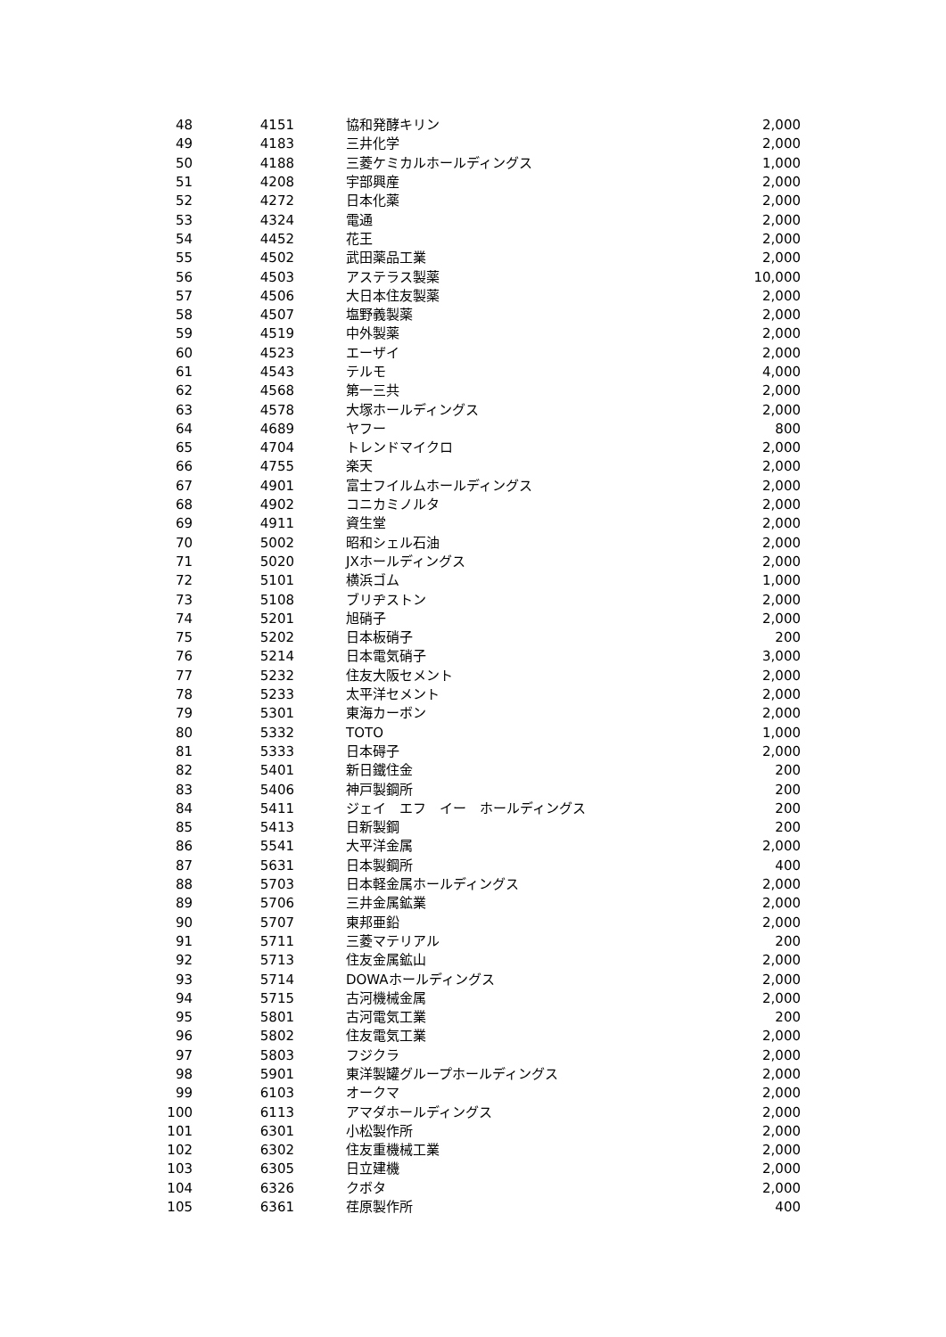| 48 | 4151 | 協和発酵キリン | 2,000 |
| 49 | 4183 | 三井化学 | 2,000 |
| 50 | 4188 | 三菱ケミカルホールディングス | 1,000 |
| 51 | 4208 | 宇部興産 | 2,000 |
| 52 | 4272 | 日本化薬 | 2,000 |
| 53 | 4324 | 電通 | 2,000 |
| 54 | 4452 | 花王 | 2,000 |
| 55 | 4502 | 武田薬品工業 | 2,000 |
| 56 | 4503 | アステラス製薬 | 10,000 |
| 57 | 4506 | 大日本住友製薬 | 2,000 |
| 58 | 4507 | 塩野義製薬 | 2,000 |
| 59 | 4519 | 中外製薬 | 2,000 |
| 60 | 4523 | エーザイ | 2,000 |
| 61 | 4543 | テルモ | 4,000 |
| 62 | 4568 | 第一三共 | 2,000 |
| 63 | 4578 | 大塚ホールディングス | 2,000 |
| 64 | 4689 | ヤフー | 800 |
| 65 | 4704 | トレンドマイクロ | 2,000 |
| 66 | 4755 | 楽天 | 2,000 |
| 67 | 4901 | 富士フイルムホールディングス | 2,000 |
| 68 | 4902 | コニカミノルタ | 2,000 |
| 69 | 4911 | 資生堂 | 2,000 |
| 70 | 5002 | 昭和シェル石油 | 2,000 |
| 71 | 5020 | JXホールディングス | 2,000 |
| 72 | 5101 | 横浜ゴム | 1,000 |
| 73 | 5108 | ブリヂストン | 2,000 |
| 74 | 5201 | 旭硝子 | 2,000 |
| 75 | 5202 | 日本板硝子 | 200 |
| 76 | 5214 | 日本電気硝子 | 3,000 |
| 77 | 5232 | 住友大阪セメント | 2,000 |
| 78 | 5233 | 太平洋セメント | 2,000 |
| 79 | 5301 | 東海カーボン | 2,000 |
| 80 | 5332 | TOTO | 1,000 |
| 81 | 5333 | 日本碍子 | 2,000 |
| 82 | 5401 | 新日鐵住金 | 200 |
| 83 | 5406 | 神戸製鋼所 | 200 |
| 84 | 5411 | ジェイ エフ イー ホールディングス | 200 |
| 85 | 5413 | 日新製鋼 | 200 |
| 86 | 5541 | 大平洋金属 | 2,000 |
| 87 | 5631 | 日本製鋼所 | 400 |
| 88 | 5703 | 日本軽金属ホールディングス | 2,000 |
| 89 | 5706 | 三井金属鉱業 | 2,000 |
| 90 | 5707 | 東邦亜鉛 | 2,000 |
| 91 | 5711 | 三菱マテリアル | 200 |
| 92 | 5713 | 住友金属鉱山 | 2,000 |
| 93 | 5714 | DOWAホールディングス | 2,000 |
| 94 | 5715 | 古河機械金属 | 2,000 |
| 95 | 5801 | 古河電気工業 | 200 |
| 96 | 5802 | 住友電気工業 | 2,000 |
| 97 | 5803 | フジクラ | 2,000 |
| 98 | 5901 | 東洋製罐グループホールディングス | 2,000 |
| 99 | 6103 | オークマ | 2,000 |
| 100 | 6113 | アマダホールディングス | 2,000 |
| 101 | 6301 | 小松製作所 | 2,000 |
| 102 | 6302 | 住友重機械工業 | 2,000 |
| 103 | 6305 | 日立建機 | 2,000 |
| 104 | 6326 | クボタ | 2,000 |
| 105 | 6361 | 荏原製作所 | 400 |